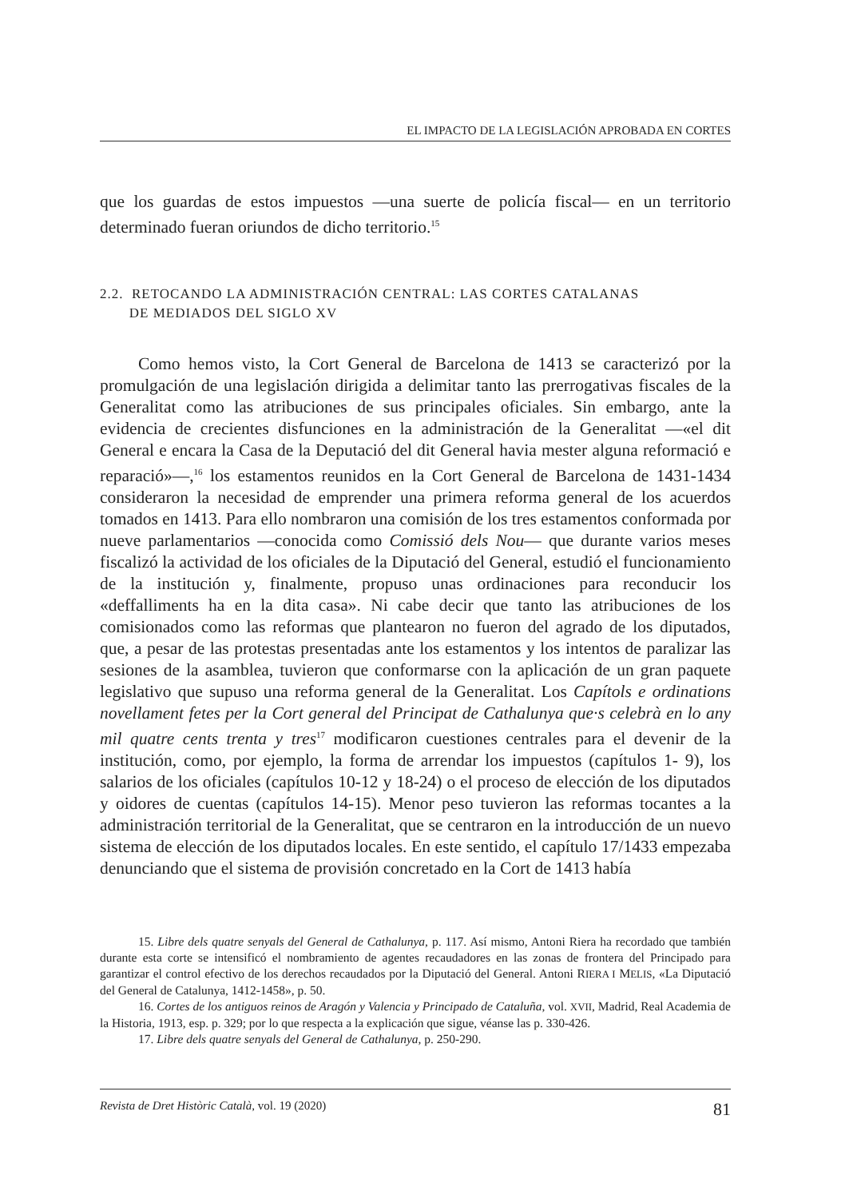EL IMPACTO DE LA LEGISLACIÓN APROBADA EN CORTES
que los guardas de estos impuestos —una suerte de policía fiscal— en un territorio determinado fueran oriundos de dicho territorio.<sup>15</sup>
2.2. RETOCANDO LA ADMINISTRACIÓN CENTRAL: LAS CORTES CATALANAS
DE MEDIADOS DEL SIGLO XV
Como hemos visto, la Cort General de Barcelona de 1413 se caracterizó por la promulgación de una legislación dirigida a delimitar tanto las prerrogativas fiscales de la Generalitat como las atribuciones de sus principales oficiales. Sin embargo, ante la evidencia de crecientes disfunciones en la administración de la Generalitat —«el dit General e encara la Casa de la Deputació del dit General havia mester alguna reformació e reparació»—,<sup>16</sup> los estamentos reunidos en la Cort General de Barcelona de 1431-1434 consideraron la necesidad de emprender una primera reforma general de los acuerdos tomados en 1413. Para ello nombraron una comisión de los tres estamentos conformada por nueve parlamentarios —conocida como Comissió dels Nou— que durante varios meses fiscalizó la actividad de los oficiales de la Diputació del General, estudió el funcionamiento de la institución y, finalmente, propuso unas ordinaciones para reconducir los «deffalliments ha en la dita casa». Ni cabe decir que tanto las atribuciones de los comisionados como las reformas que plantearon no fueron del agrado de los diputados, que, a pesar de las protestas presentadas ante los estamentos y los intentos de paralizar las sesiones de la asamblea, tuvieron que conformarse con la aplicación de un gran paquete legislativo que supuso una reforma general de la Generalitat. Los Capítols e ordinations novellament fetes per la Cort general del Principat de Cathalunya que·s celebrà en lo any mil quatre cents trenta y tres<sup>17</sup> modificaron cuestiones centrales para el devenir de la institución, como, por ejemplo, la forma de arrendar los impuestos (capítulos 1- 9), los salarios de los oficiales (capítulos 10-12 y 18-24) o el proceso de elección de los diputados y oidores de cuentas (capítulos 14-15). Menor peso tuvieron las reformas tocantes a la administración territorial de la Generalitat, que se centraron en la introducción de un nuevo sistema de elección de los diputados locales. En este sentido, el capítulo 17/1433 empezaba denunciando que el sistema de provisión concretado en la Cort de 1413 había
15. Libre dels quatre senyals del General de Cathalunya, p. 117. Así mismo, Antoni Riera ha recordado que también durante esta corte se intensificó el nombramiento de agentes recaudadores en las zonas de frontera del Principado para garantizar el control efectivo de los derechos recaudados por la Diputació del General. Antoni RIERA I MELIS, «La Diputació del General de Catalunya, 1412-1458», p. 50.
16. Cortes de los antiguos reinos de Aragón y Valencia y Principado de Cataluña, vol. XVII, Madrid, Real Academia de la Historia, 1913, esp. p. 329; por lo que respecta a la explicación que sigue, véanse las p. 330-426.
17. Libre dels quatre senyals del General de Cathalunya, p. 250-290.
Revista de Dret Històric Català, vol. 19 (2020) 81